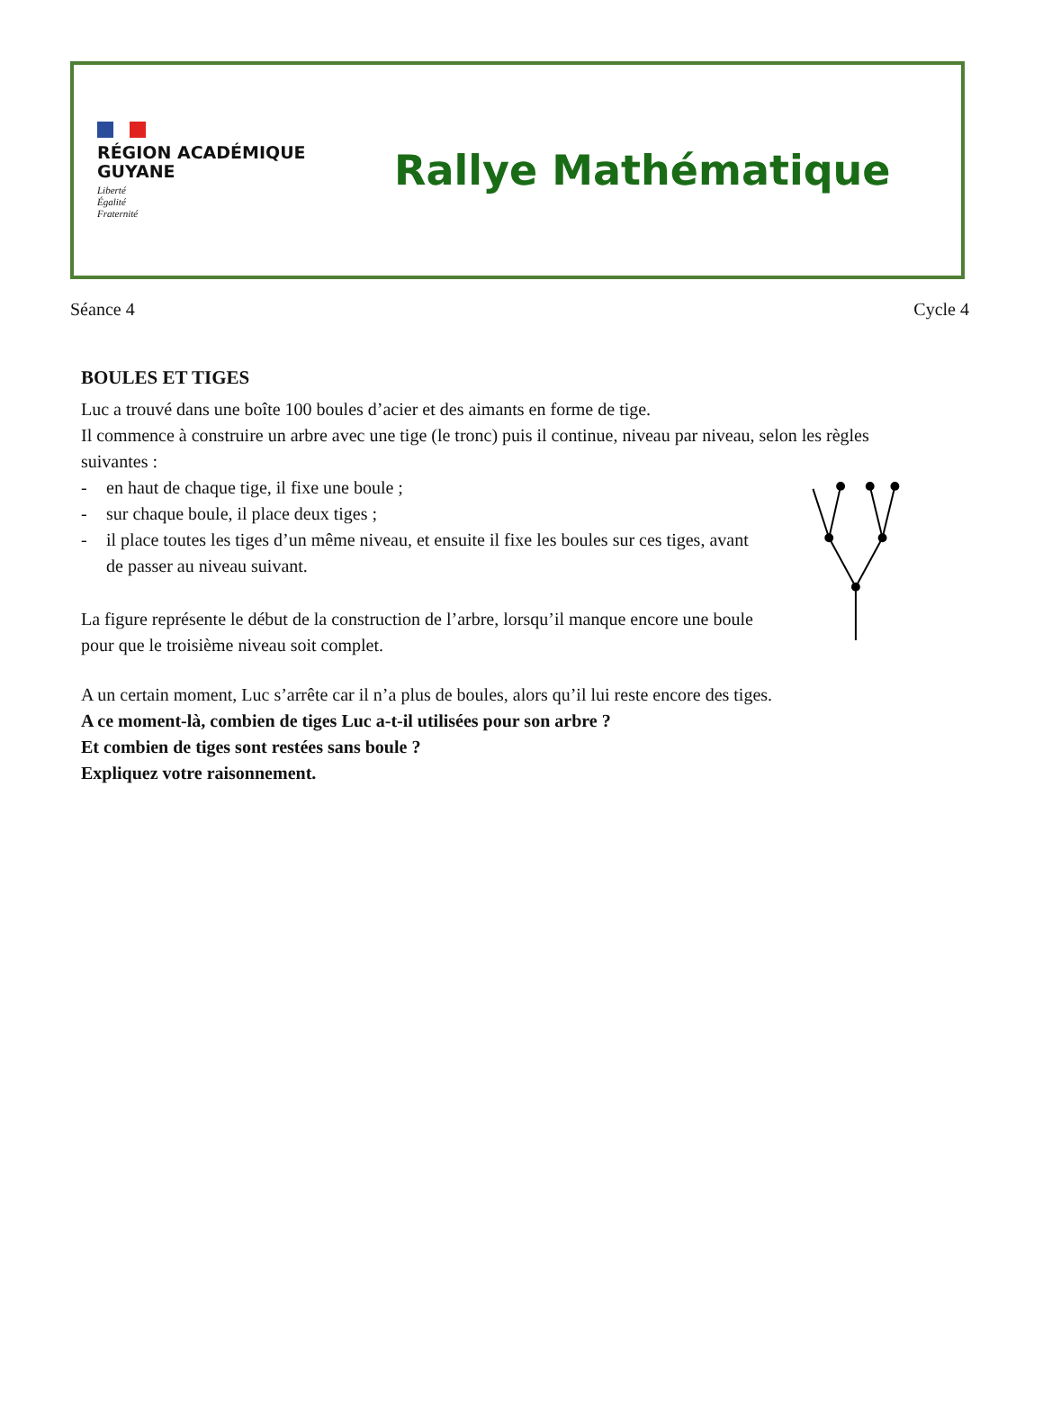RÉGION ACADÉMIQUE
GUYANE
Liberté
Égalité
Fraternité
Rallye Mathématique
Séance 4 Cycle 4
BOULES ET TIGES
Luc a trouvé dans une boîte 100 boules d’acier et des aimants en forme de tige.
Il commence à construire un arbre avec une tige (le tronc) puis il continue, niveau par niveau, selon les règles suivantes :
- en haut de chaque tige, il fixe une boule ;
- sur chaque boule, il place deux tiges ;
- il place toutes les tiges d’un même niveau, et ensuite il fixe les boules sur ces tiges, avant de passer au niveau suivant.
La figure représente le début de la construction de l’arbre, lorsqu’il manque encore une boule pour que le troisième niveau soit complet.
A un certain moment, Luc s’arrête car il n’a plus de boules, alors qu’il lui reste encore des tiges.
A ce moment-là, combien de tiges Luc a-t-il utilisées pour son arbre ?
Et combien de tiges sont restées sans boule ?
Expliquez votre raisonnement.